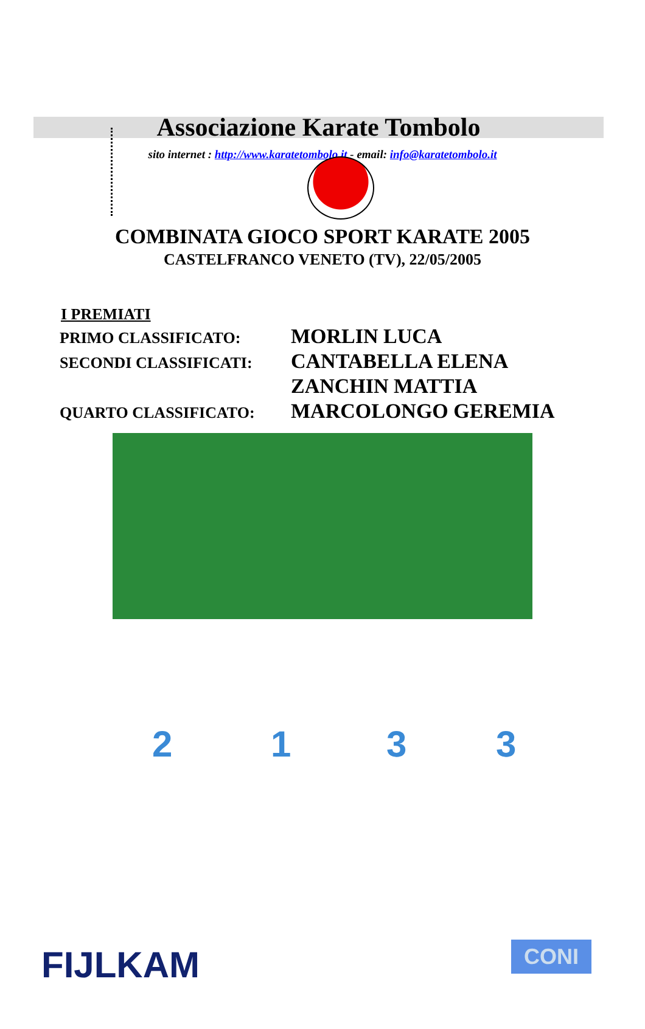Associazione Karate Tombolo
sito internet : http://www.karatetombolo.it - email: info@karatetombolo.it
COMBINATA GIOCO SPORT KARATE 2005
CASTELFRANCO VENETO (TV), 22/05/2005
I PREMIATI
| PRIMO CLASSIFICATO: | MORLIN LUCA |
| SECONDI CLASSIFICATI: | CANTABELLA ELENA |
| | ZANCHIN MATTIA |
| QUARTO CLASSIFICATO: | MARCOLONGO GEREMIA |
2 1 3 3
FIJLKAM CONI